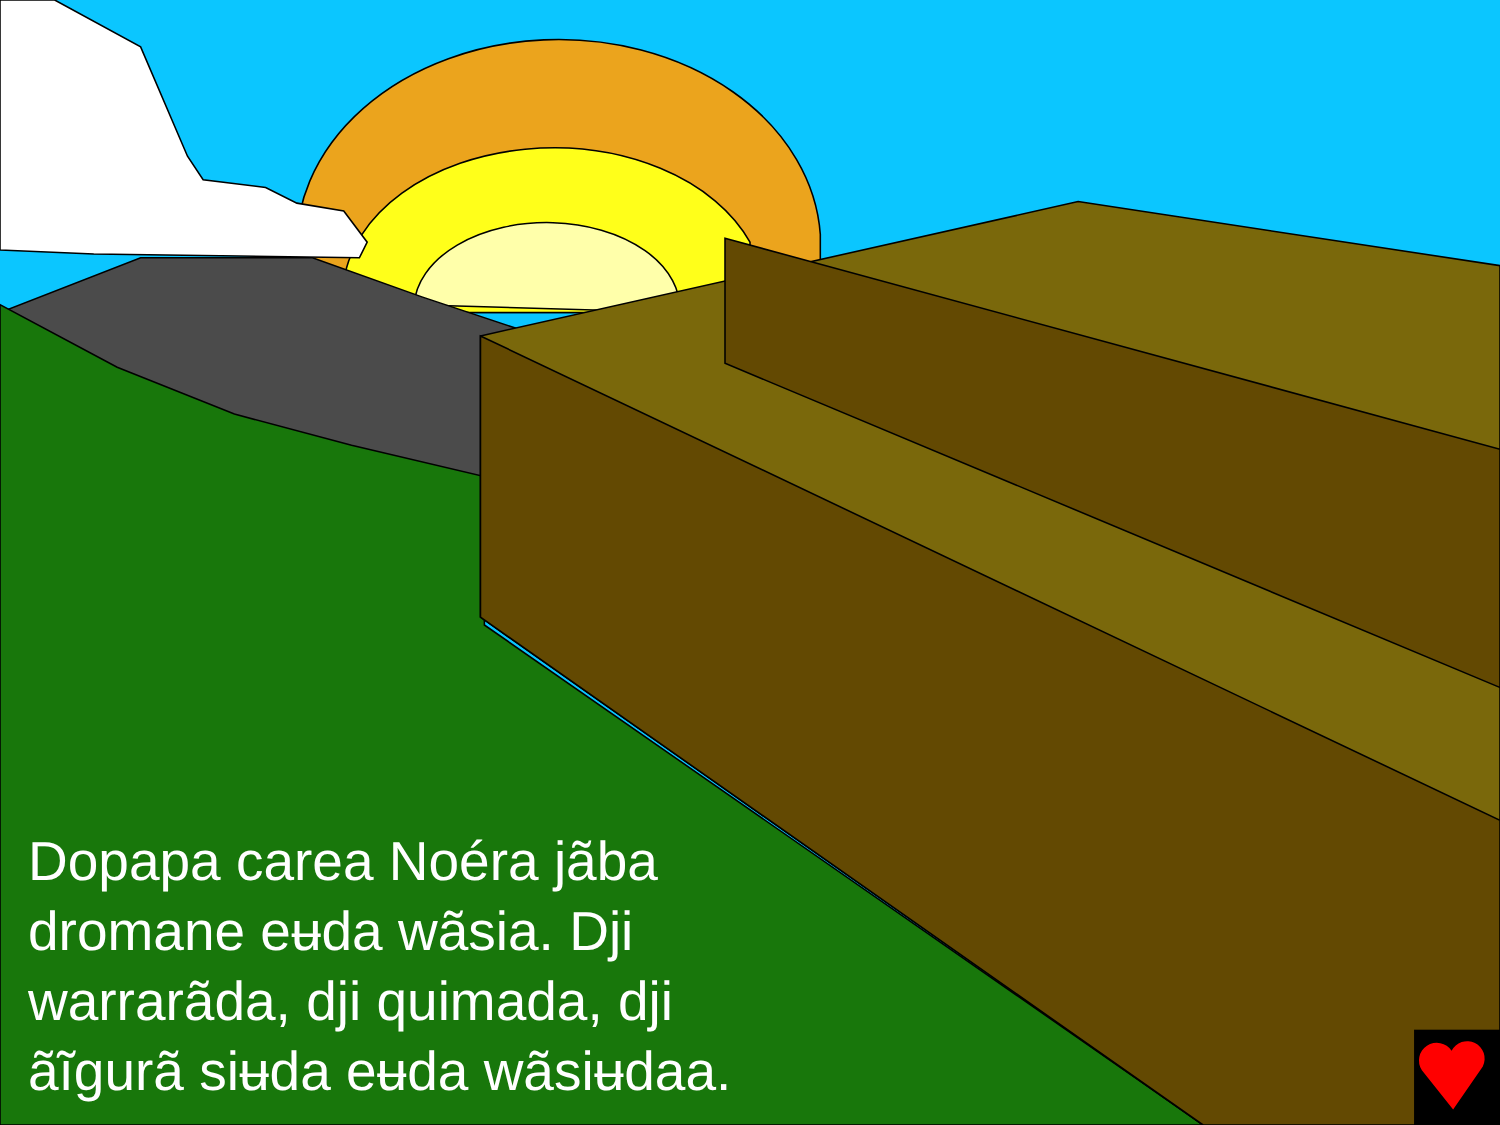Dopapa carea Noéra jãba dromane eʉda wãsia. Dji warrarãda, dji quimada, dji ãĩgurã siʉda eʉda wãsiʉdaa.